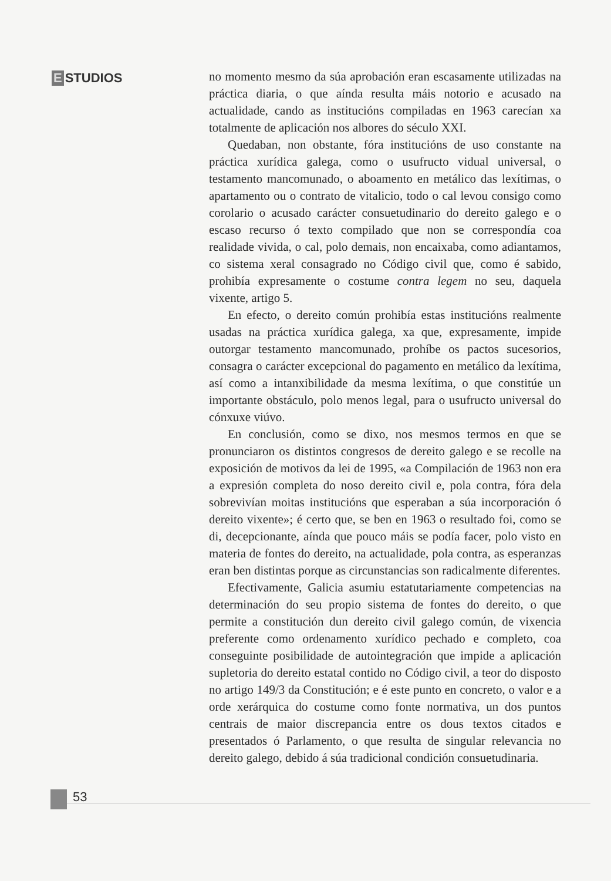E STUDIOS
no momento mesmo da súa aprobación eran escasamente utilizadas na práctica diaria, o que aínda resulta máis notorio e acusado na actualidade, cando as institucións compiladas en 1963 carecían xa totalmente de aplicación nos albores do século XXI.
Quedaban, non obstante, fóra institucións de uso constante na práctica xurídica galega, como o usufructo vidual universal, o testamento mancomunado, o aboamento en metálico das lexítimas, o apartamento ou o contrato de vitalicio, todo o cal levou consigo como corolario o acusado carácter consuetudinario do dereito galego e o escaso recurso ó texto compilado que non se correspondía coa realidade vivida, o cal, polo demais, non encaixaba, como adiantamos, co sistema xeral consagrado no Código civil que, como é sabido, prohibía expresamente o costume contra legem no seu, daquela vixente, artigo 5.
En efecto, o dereito común prohibía estas institucións realmente usadas na práctica xurídica galega, xa que, expresamente, impide outorgar testamento mancomunado, prohíbe os pactos sucesorios, consagra o carácter excepcional do pagamento en metálico da lexítima, así como a intanxibilidade da mesma lexítima, o que constitúe un importante obstáculo, polo menos legal, para o usufructo universal do cónxuxe viúvo.
En conclusión, como se dixo, nos mesmos termos en que se pronunciaron os distintos congresos de dereito galego e se recolle na exposición de motivos da lei de 1995, «a Compilación de 1963 non era a expresión completa do noso dereito civil e, pola contra, fóra dela sobrevivían moitas institucións que esperaban a súa incorporación ó dereito vixente»; é certo que, se ben en 1963 o resultado foi, como se di, decepcionante, aínda que pouco máis se podía facer, polo visto en materia de fontes do dereito, na actualidade, pola contra, as esperanzas eran ben distintas porque as circunstancias son radicalmente diferentes.
Efectivamente, Galicia asumiu estatutariamente competencias na determinación do seu propio sistema de fontes do dereito, o que permite a constitución dun dereito civil galego común, de vixencia preferente como ordenamento xurídico pechado e completo, coa conseguinte posibilidade de autointegración que impide a aplicación supletoria do dereito estatal contido no Código civil, a teor do disposto no artigo 149/3 da Constitución; e é este punto en concreto, o valor e a orde xerárquica do costume como fonte normativa, un dos puntos centrais de maior discrepancia entre os dous textos citados e presentados ó Parlamento, o que resulta de singular relevancia no dereito galego, debido á súa tradicional condición consuetudinaria.
53